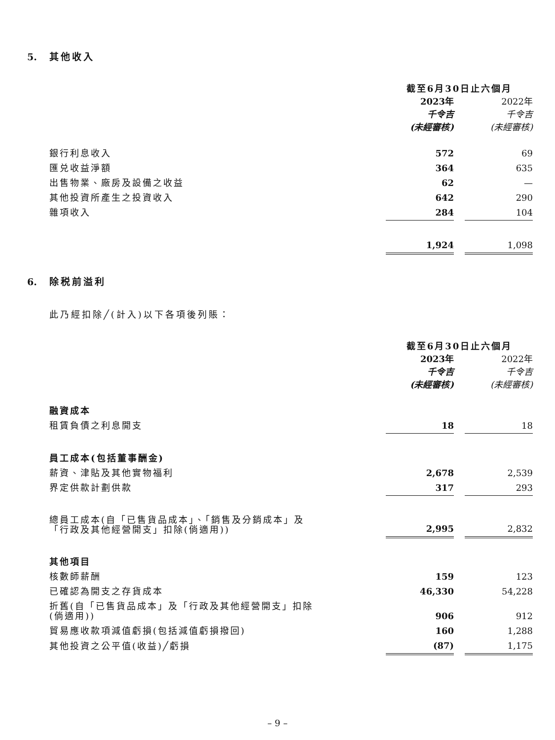5. 其他收入
| | 截至6月30日止六個月 | | |
| | 2023年 | | 2022年 |
| | 千令吉 | | 千令吉 |
| | (未經審核) | | (未經審核) |
| 銀行利息收入 | 572 | | 69 |
| 匯兑收益淨額 | 364 | | 635 |
| 出售物業、廠房及設備之收益 | 62 | | — |
| 其他投資所產生之投資收入 | 642 | | 290 |
| 雜項收入 | 284 | | 104 |
| | 1,924 | | 1,098 |
6. 除税前溢利
此乃經扣除╱(計入)以下各項後列賬：
| | 截至6月30日止六個月 | | |
| | 2023年 | | 2022年 |
| | 千令吉 | | 千令吉 |
| | (未經審核) | | (未經審核) |
| 融資成本 | | | |
| 租賃負債之利息開支 | 18 | | 18 |
| 員工成本(包括董事酬金) | | | |
| 薪資、津貼及其他實物福利 | 2,678 | | 2,539 |
| 界定供款計劃供款 | 317 | | 293 |
| 總員工成本(自「已售貨品成本」、「銷售及分銷成本」及 「行政及其他經營開支」扣除(倘適用)) | 2,995 | | 2,832 |
| 其他項目 | | | |
| 核數師薪酬 | 159 | | 123 |
| 已確認為開支之存貨成本 | 46,330 | | 54,228 |
| 折舊(自「已售貨品成本」及「行政及其他經營開支」扣除 (倘適用)) | 906 | | 912 |
| 貿易應收款項減值虧損(包括減值虧損撥回) | 160 | | 1,288 |
| 其他投資之公平值(收益)╱虧損 | (87) | | 1,175 |
– 9 –